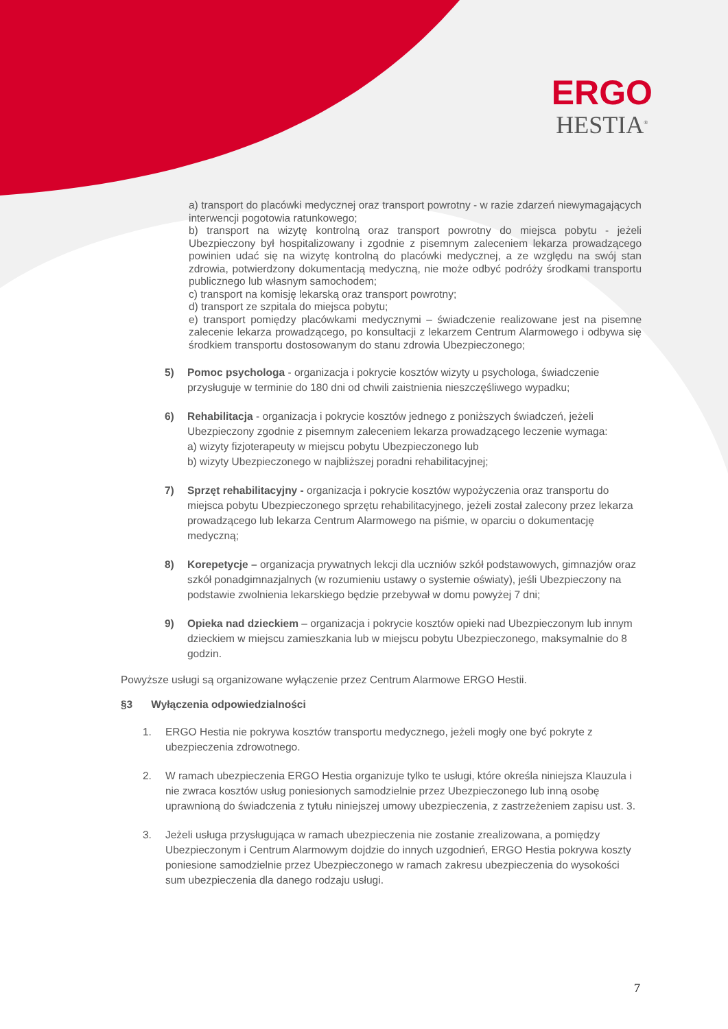ERGO
HESTIA<sup>®</sup>
a) transport do placówki medycznej oraz transport powrotny - w razie zdarzeń niewymagających interwencji pogotowia ratunkowego;
b) transport na wizytę kontrolną oraz transport powrotny do miejsca pobytu - jeżeli Ubezpieczony był hospitalizowany i zgodnie z pisemnym zaleceniem lekarza prowadzącego powinien udać się na wizytę kontrolną do placówki medycznej, a ze względu na swój stan zdrowia, potwierdzony dokumentacją medyczną, nie może odbyć podróży środkami transportu publicznego lub własnym samochodem;
c) transport na komisję lekarską oraz transport powrotny;
d) transport ze szpitala do miejsca pobytu;
e) transport pomiędzy placówkami medycznymi – świadczenie realizowane jest na pisemne zalecenie lekarza prowadzącego, po konsultacji z lekarzem Centrum Alarmowego i odbywa się środkiem transportu dostosowanym do stanu zdrowia Ubezpieczonego;
5) Pomoc psychologa - organizacja i pokrycie kosztów wizyty u psychologa, świadczenie przysługuje w terminie do 180 dni od chwili zaistnienia nieszczęśliwego wypadku;
6) Rehabilitacja - organizacja i pokrycie kosztów jednego z poniższych świadczeń, jeżeli Ubezpieczony zgodnie z pisemnym zaleceniem lekarza prowadzącego leczenie wymaga:
a) wizyty fizjoterapeuty w miejscu pobytu Ubezpieczonego lub
b) wizyty Ubezpieczonego w najbliższej poradni rehabilitacyjnej;
7) Sprzęt rehabilitacyjny - organizacja i pokrycie kosztów wypożyczenia oraz transportu do miejsca pobytu Ubezpieczonego sprzętu rehabilitacyjnego, jeżeli został zalecony przez lekarza prowadzącego lub lekarza Centrum Alarmowego na piśmie, w oparciu o dokumentację medyczną;
8) Korepetycje – organizacja prywatnych lekcji dla uczniów szkół podstawowych, gimnazjów oraz szkół ponadgimnazjalnych (w rozumieniu ustawy o systemie oświaty), jeśli Ubezpieczony na podstawie zwolnienia lekarskiego będzie przebywał w domu powyżej 7 dni;
9) Opieka nad dzieckiem – organizacja i pokrycie kosztów opieki nad Ubezpieczonym lub innym dzieckiem w miejscu zamieszkania lub w miejscu pobytu Ubezpieczonego, maksymalnie do 8 godzin.
Powyższe usługi są organizowane wyłączenie przez Centrum Alarmowe ERGO Hestii.
§3 Wyłączenia odpowiedzialności
1. ERGO Hestia nie pokrywa kosztów transportu medycznego, jeżeli mogły one być pokryte z ubezpieczenia zdrowotnego.
2. W ramach ubezpieczenia ERGO Hestia organizuje tylko te usługi, które określa niniejsza Klauzula i nie zwraca kosztów usług poniesionych samodzielnie przez Ubezpieczonego lub inną osobę uprawnioną do świadczenia z tytułu niniejszej umowy ubezpieczenia, z zastrzeżeniem zapisu ust. 3.
3. Jeżeli usługa przysługująca w ramach ubezpieczenia nie zostanie zrealizowana, a pomiędzy Ubezpieczonym i Centrum Alarmowym dojdzie do innych uzgodnień, ERGO Hestia pokrywa koszty poniesione samodzielnie przez Ubezpieczonego w ramach zakresu ubezpieczenia do wysokości sum ubezpieczenia dla danego rodzaju usługi.
7